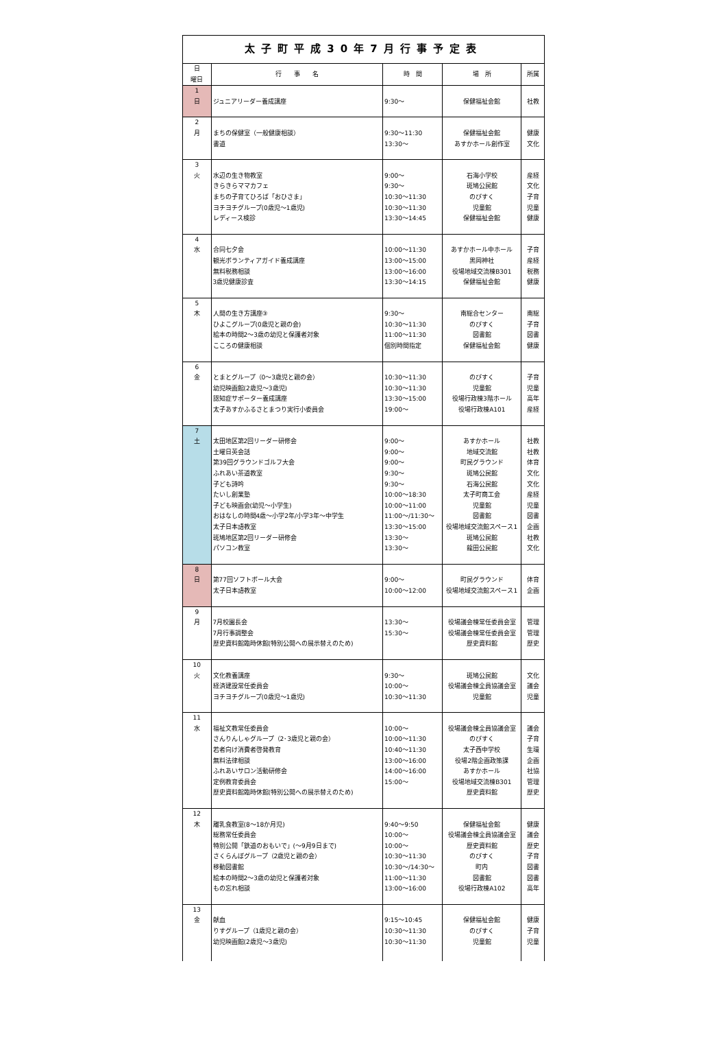| 太子町平成30年7月行事予定表 | | | | |
| --- | --- | --- | --- | --- |
| 日 曜日 | 行 事 名 | 時 間 | 場 所 | 所属 |
| 1 日 | ジュニアリーダー養成講座 | 9:30～ | 保健福祉会館 | 社教 |
| 2 月 | まちの保健室（一般健康相談） 書道 | 9:30～11:30 13:30～ | 保健福祉会館 あすかホール創作室 | 健康 文化 |
| 3 火 | 水辺の生き物教室 きらきらママカフェ まちの子育てひろば「おひさま」 ヨチヨチグループ(0歳児～1歳児) レディース検診 | 9:00～ 9:30～ 10:30～11:30 10:30～11:30 13:30～14:45 | 石海小学校 斑鳩公民館 のびすく 児童館 保健福祉会館 | 産経 文化 子育 児童 健康 |
| 4 水 | 合同七夕会 観光ボランティアガイド養成講座 無料税務相談 3歳児健康診査 | 10:00～11:30 13:00～15:00 13:00～16:00 13:30～14:15 | あすかホール中ホール 黒岡神社 役場地域交流棟B301 保健福祉会館 | 子育 産経 税務 健康 |
| 5 木 | 人間の生き方講座③ ひよこグループ(0歳児と親の会) 絵本の時間2～3歳の幼児と保護者対象 こころの健康相談 | 9:30～ 10:30～11:30 11:00～11:30 個別時間指定 | 南総合センター のびすく 図書館 保健福祉会館 | 南総 子育 図書 健康 |
| 6 金 | とまとグループ（0～3歳児と親の会） 幼児映画館(2歳児～3歳児) 認知症サポーター養成講座 太子あすかふるさとまつり実行小委員会 | 10:30～11:30 10:30～11:30 13:30～15:00 19:00～ | のびすく 児童館 役場行政棟3階ホール 役場行政棟A101 | 子育 児童 高年 産経 |
| 7 土 | 太田地区第2回リーダー研修会 土曜日英会話 第39回グラウンドゴルフ大会 ふれあい茶道教室 子ども詩吟 たいし創業塾 子ども映画会(幼児～小学生) おはなしの時間4歳～小学2年/小学3年～中学生 太子日本語教室 斑鳩地区第2回リーダー研修会 パソコン教室 | 9:00～ 9:00～ 9:00～ 9:30～ 9:30～ 10:00～18:30 10:00～11:00 11:00～/11:30～ 13:30～15:00 13:30～ 13:30～ | あすかホール 地域交流館 町民グラウンド 斑鳩公民館 石海公民館 太子町商工会 児童館 図書館 役場地域交流館スペース1 斑鳩公民館 龍田公民館 | 社教 社教 体育 文化 文化 産経 児童 図書 企画 社教 文化 |
| 8 日 | 第77回ソフトボール大会 太子日本語教室 | 9:00～ 10:00～12:00 | 町民グラウンド 役場地域交流館スペース1 | 体育 企画 |
| 9 月 | 7月校園長会 7月行事調整会 歴史資料館臨時休館(特別公開への展示替えのため) | 13:30～ 15:30～ | 役場議会棟常任委員会室 役場議会棟常任委員会室 歴史資料館 | 管理 管理 歴史 |
| 10 火 | 文化教養講座 経済建設常任委員会 ヨチヨチグループ(0歳児～1歳児) | 9:30～ 10:00～ 10:30～11:30 | 斑鳩公民館 役場議会棟全員協議会室 児童館 | 文化 議会 児童 |
| 11 水 | 福祉文教常任委員会 さんりんしゃグループ（2･3歳児と親の会） 若者向け消費者啓発教育 無料法律相談 ふれあいサロン活動研修会 定例教育委員会 歴史資料館臨時休館(特別公開への展示替えのため) | 10:00～ 10:00～11:30 10:40～11:30 13:00～16:00 14:00～16:00 15:00～ | 役場議会棟全員協議会室 のびすく 太子西中学校 役場2階企画政策課 あすかホール 役場地域交流棟B301 歴史資料館 | 議会 子育 生環 企画 社協 管理 歴史 |
| 12 木 | 離乳食教室(8～18か月児) 総務常任委員会 特別公開「鉄道のおもいで」(～9月9日まで) さくらんぼグループ（2歳児と親の会） 移動図書館 絵本の時間2～3歳の幼児と保護者対象 もの忘れ相談 | 9:40～9:50 10:00～ 10:00～ 10:30～11:30 10:30～/14:30～ 11:00～11:30 13:00～16:00 | 保健福祉会館 役場議会棟全員協議会室 歴史資料館 のびすく 町内 図書館 役場行政棟A102 | 健康 議会 歴史 子育 図書 図書 高年 |
| 13 金 | 献血 りすグループ（1歳児と親の会） 幼児映画館(2歳児～3歳児) | 9:15～10:45 10:30～11:30 10:30～11:30 | 保健福祉会館 のびすく 児童館 | 健康 子育 児童 |